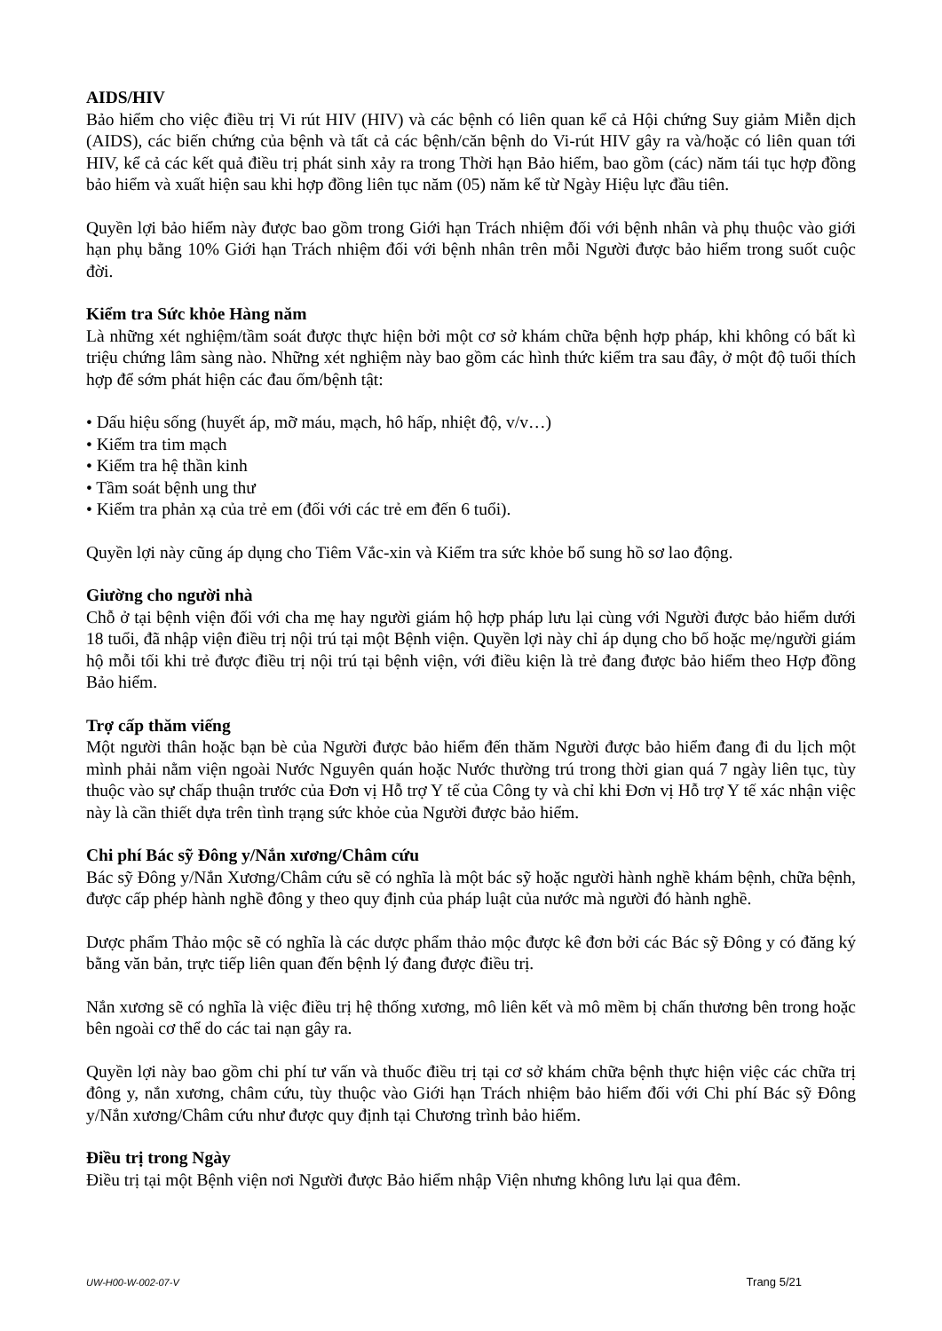AIDS/HIV
Bảo hiểm cho việc điều trị Vi rút HIV (HIV) và các bệnh có liên quan kể cả Hội chứng Suy giảm Miễn dịch (AIDS), các biến chứng của bệnh và tất cả các bệnh/căn bệnh do Vi-rút HIV gây ra và/hoặc có liên quan tới HIV, kể cả các kết quả điều trị phát sinh xảy ra trong Thời hạn Bảo hiểm, bao gồm (các) năm tái tục hợp đồng bảo hiểm và xuất hiện sau khi hợp đồng liên tục năm (05) năm kể từ Ngày Hiệu lực đầu tiên.
Quyền lợi bảo hiểm này được bao gồm trong Giới hạn Trách nhiệm đối với bệnh nhân và phụ thuộc vào giới hạn phụ bằng 10% Giới hạn Trách nhiệm đối với bệnh nhân trên mỗi Người được bảo hiểm trong suốt cuộc đời.
Kiểm tra Sức khỏe Hàng năm
Là những xét nghiệm/tầm soát được thực hiện bởi một cơ sở khám chữa bệnh hợp pháp, khi không có bất kì triệu chứng lâm sàng nào. Những xét nghiệm này bao gồm các hình thức kiểm tra sau đây, ở một độ tuổi thích hợp để sớm phát hiện các đau ốm/bệnh tật:
• Dấu hiệu sống (huyết áp, mỡ máu, mạch, hô hấp, nhiệt độ, v/v…)
• Kiểm tra tim mạch
• Kiểm tra hệ thần kinh
• Tầm soát bệnh ung thư
• Kiểm tra phản xạ của trẻ em (đối với các trẻ em đến 6 tuổi).
Quyền lợi này cũng áp dụng cho Tiêm Vắc-xin và Kiểm tra sức khỏe bổ sung hồ sơ lao động.
Giường cho người nhà
Chỗ ở tại bệnh viện đối với cha mẹ hay người giám hộ hợp pháp lưu lại cùng với Người được bảo hiểm dưới 18 tuổi, đã nhập viện điều trị nội trú tại một Bệnh viện. Quyền lợi này chỉ áp dụng cho bố hoặc mẹ/người giám hộ mỗi tối khi trẻ được điều trị nội trú tại bệnh viện, với điều kiện là trẻ đang được bảo hiểm theo Hợp đồng Bảo hiểm.
Trợ cấp thăm viếng
Một người thân hoặc bạn bè của Người được bảo hiểm đến thăm Người được bảo hiểm đang đi du lịch một mình phải nằm viện ngoài Nước Nguyên quán hoặc Nước thường trú trong thời gian quá 7 ngày liên tục, tùy thuộc vào sự chấp thuận trước của Đơn vị Hỗ trợ Y tế của Công ty và chỉ khi Đơn vị Hỗ trợ Y tế xác nhận việc này là cần thiết dựa trên tình trạng sức khỏe của Người được bảo hiểm.
Chi phí Bác sỹ Đông y/Nắn xương/Châm cứu
Bác sỹ Đông y/Nắn Xương/Châm cứu sẽ có nghĩa là một bác sỹ hoặc người hành nghề khám bệnh, chữa bệnh, được cấp phép hành nghề đông y theo quy định của pháp luật của nước mà người đó hành nghề.
Dược phẩm Thảo mộc sẽ có nghĩa là các dược phẩm thảo mộc được kê đơn bởi các Bác sỹ Đông y có đăng ký bằng văn bản, trực tiếp liên quan đến bệnh lý đang được điều trị.
Nắn xương sẽ có nghĩa là việc điều trị hệ thống xương, mô liên kết và mô mềm bị chấn thương bên trong hoặc bên ngoài cơ thể do các tai nạn gây ra.
Quyền lợi này bao gồm chi phí tư vấn và thuốc điều trị tại cơ sở khám chữa bệnh thực hiện việc các chữa trị đông y, nắn xương, châm cứu, tùy thuộc vào Giới hạn Trách nhiệm bảo hiểm đối với Chi phí Bác sỹ Đông y/Nắn xương/Châm cứu như được quy định tại Chương trình bảo hiểm.
Điều trị trong Ngày
Điều trị tại một Bệnh viện nơi Người được Bảo hiểm nhập Viện nhưng không lưu lại qua đêm.
UW-H00-W-002-07-V Trang 5/21